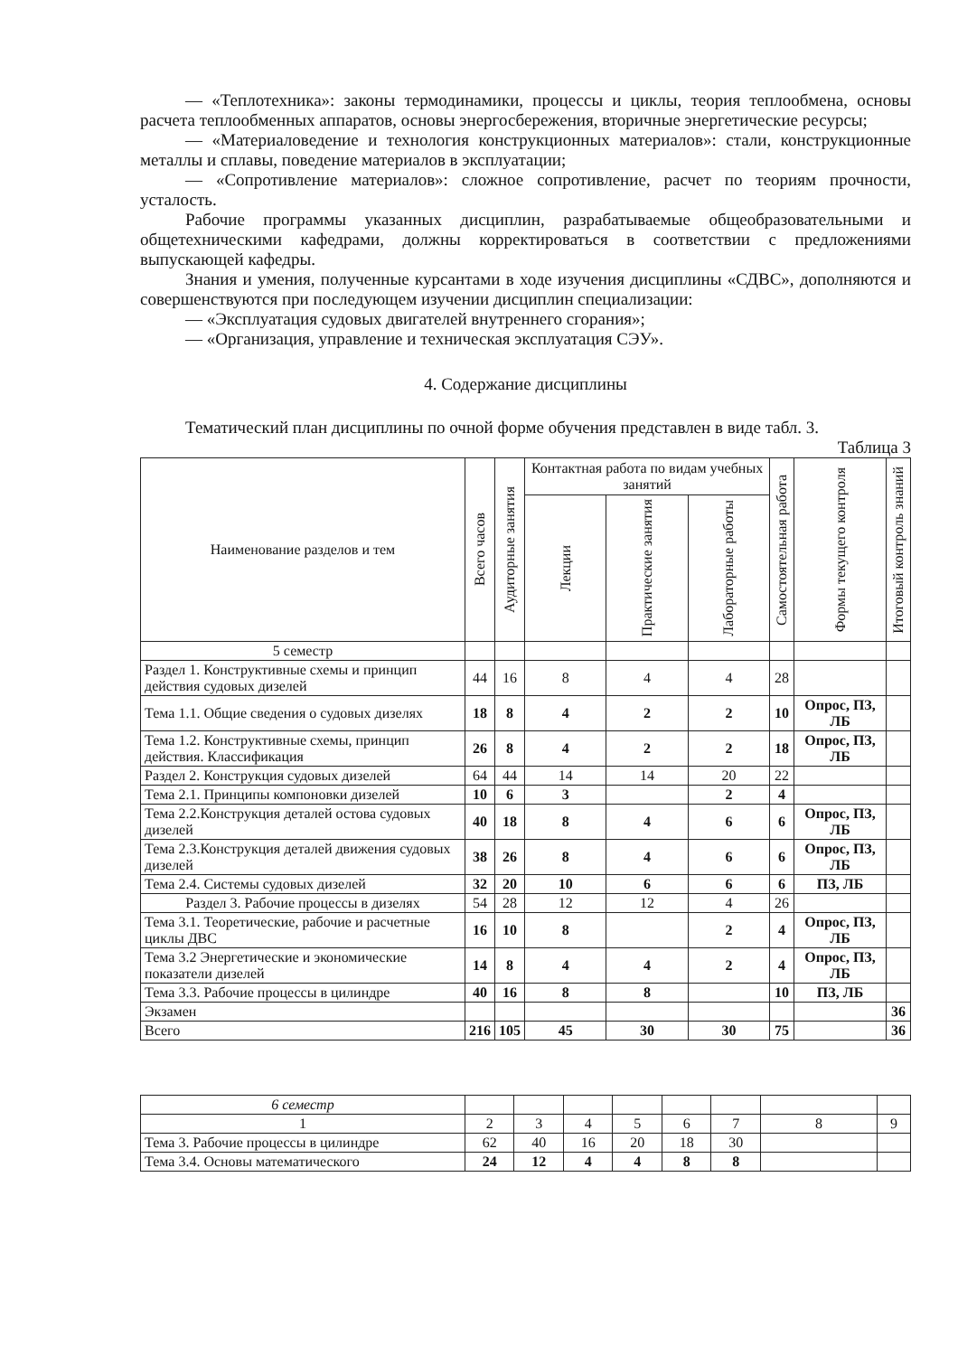— «Теплотехника»: законы термодинамики, процессы и циклы, теория теплообмена, основы расчета теплообменных аппаратов, основы энергосбережения, вторичные энергетические ресурсы;
— «Материаловедение и технология конструкционных материалов»: стали, конструкционные металлы и сплавы, поведение материалов в эксплуатации;
— «Сопротивление материалов»: сложное сопротивление, расчет по теориям прочности, усталость.
Рабочие программы указанных дисциплин, разрабатываемые общеобразовательными и общетехническими кафедрами, должны корректироваться в соответствии с предложениями выпускающей кафедры.
Знания и умения, полученные курсантами в ходе изучения дисциплины «СДВС», дополняются и совершенствуются при последующем изучении дисциплин специализации:
— «Эксплуатация судовых двигателей внутреннего сгорания»;
— «Организация, управление и техническая эксплуатация СЭУ».
4. Содержание дисциплины
Тематический план дисциплины по очной форме обучения представлен в виде табл. 3.
Таблица 3
| Наименование разделов и тем | Всего часов | Аудиторные занятия | Контактная работа по видам учебных занятий | | | Самостоятельная работа | Формы текущего контроля | Итоговый контроль знаний |
| --- | --- | --- | --- | --- | --- | --- | --- | --- |
| | | | Лекции | Практические занятия | Лабораторные работы | | | |
| 5 семестр | | | | | | | | |
| Раздел 1. Конструктивные схемы и принцип действия судовых дизелей | 44 | 16 | 8 | 4 | 4 | 28 | | |
| Тема 1.1. Общие сведения о судовых дизелях | 18 | 8 | 4 | 2 | 2 | 10 | Опрос, ПЗ, ЛБ | |
| Тема 1.2. Конструктивные схемы, принцип действия. Классификация | 26 | 8 | 4 | 2 | 2 | 18 | Опрос, ПЗ, ЛБ | |
| Раздел 2. Конструкция судовых дизелей | 64 | 44 | 14 | 14 | 20 | 22 | | |
| Тема 2.1. Принципы компоновки дизелей | 10 | 6 | 3 | | 2 | 4 | | |
| Тема 2.2.Конструкция деталей остова судовых дизелей | 40 | 18 | 8 | 4 | 6 | 6 | Опрос, ПЗ, ЛБ | |
| Тема 2.3.Конструкция деталей движения судовых дизелей | 38 | 26 | 8 | 4 | 6 | 6 | Опрос, ПЗ, ЛБ | |
| Тема 2.4. Системы судовых дизелей | 32 | 20 | 10 | 6 | 6 | 6 | ПЗ, ЛБ | |
| Раздел 3. Рабочие процессы в дизелях | 54 | 28 | 12 | 12 | 4 | 26 | | |
| Тема 3.1. Теоретические, рабочие и расчетные циклы ДВС | 16 | 10 | 8 | | 2 | 4 | Опрос, ПЗ, ЛБ | |
| Тема 3.2 Энергетические и экономические показатели дизелей | 14 | 8 | 4 | 4 | 2 | 4 | Опрос, ПЗ, ЛБ | |
| Тема 3.3. Рабочие процессы в цилиндре | 40 | 16 | 8 | 8 | | 10 | ПЗ, ЛБ | |
| Экзамен | | | | | | | | 36 |
| Всего | 216 | 105 | 45 | 30 | 30 | 75 | | 36 |
| 6 семестр | | | | | | | | |
| 1 | 2 | 3 | 4 | 5 | 6 | 7 | 8 | 9 |
| Тема 3. Рабочие процессы в цилиндре | 62 | 40 | 16 | 20 | 18 | 30 | | |
| Тема 3.4. Основы математического | 24 | 12 | 4 | 4 | 8 | 8 | | |